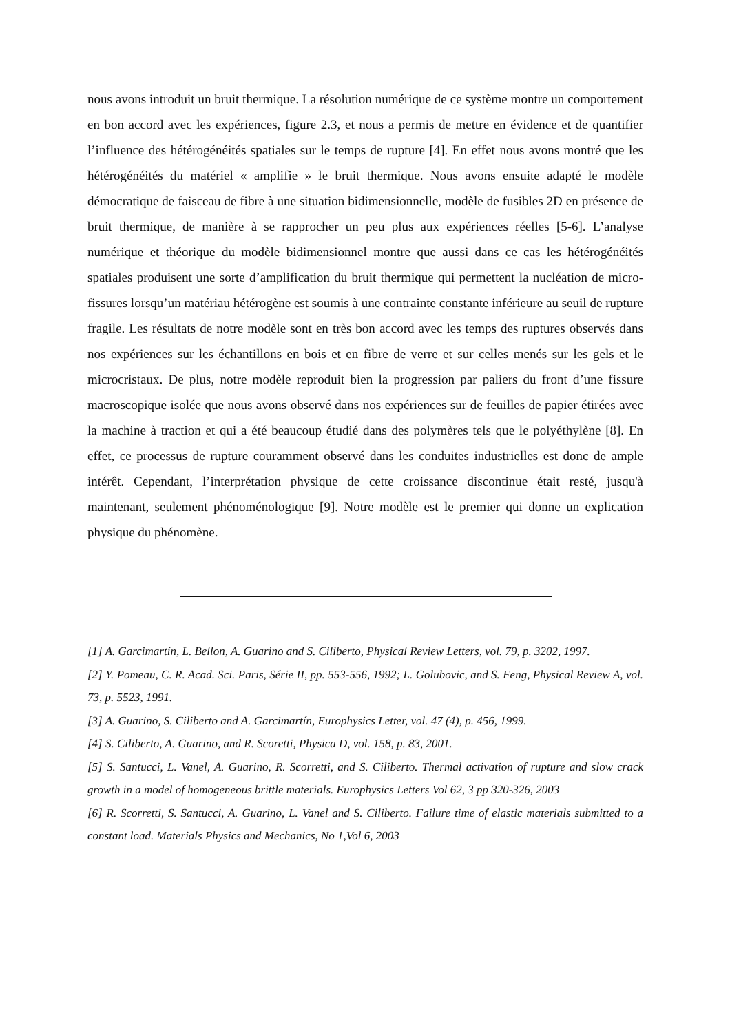nous avons introduit un bruit thermique. La résolution numérique de ce système montre un comportement en bon accord avec les expériences, figure 2.3, et nous a permis de mettre en évidence et de quantifier l’influence des hétérogénéités spatiales sur le temps de rupture [4]. En effet nous avons montré que les hétérogénéités du matériel « amplifie » le bruit thermique. Nous avons ensuite adapté le modèle démocratique de faisceau de fibre à une situation bidimensionnelle, modèle de fusibles 2D en présence de bruit thermique, de manière à se rapprocher un peu plus aux expériences réelles [5-6]. L’analyse numérique et théorique du modèle bidimensionnel montre que aussi dans ce cas les hétérogénéités spatiales produisent une sorte d’amplification du bruit thermique qui permettent la nucléation de micro-fissures lorsqu’un matériau hétérogène est soumis à une contrainte constante inférieure au seuil de rupture fragile. Les résultats de notre modèle sont en très bon accord avec les temps des ruptures observés dans nos expériences sur les échantillons en bois et en fibre de verre et sur celles menés sur les gels et le microcristaux. De plus, notre modèle reproduit bien la progression par paliers du front d’une fissure macroscopique isolée que nous avons observé dans nos expériences sur de feuilles de papier étirées avec la machine à traction et qui a été beaucoup étudié dans des polymères tels que le polyéthylène [8]. En effet, ce processus de rupture couramment observé dans les conduites industrielles est donc de ample intérêt. Cependant, l’interprétation physique de cette croissance discontinue était resté, jusqu'à maintenant, seulement phénoménologique [9]. Notre modèle est le premier qui donne un explication physique du phénomène.
[1] A. Garcimartín, L. Bellon, A. Guarino and S. Ciliberto, Physical Review Letters, vol. 79, p. 3202, 1997.
[2] Y. Pomeau, C. R. Acad. Sci. Paris, Série II, pp. 553-556, 1992; L. Golubovic, and S. Feng, Physical Review A, vol. 73, p. 5523, 1991.
[3] A. Guarino, S. Ciliberto and A. Garcimartín, Europhysics Letter, vol. 47 (4), p. 456, 1999.
[4] S. Ciliberto, A. Guarino, and R. Scoretti, Physica D, vol. 158, p. 83, 2001.
[5] S. Santucci, L. Vanel, A. Guarino, R. Scorretti, and S. Ciliberto. Thermal activation of rupture and slow crack growth in a model of homogeneous brittle materials. Europhysics Letters Vol 62, 3 pp 320-326, 2003
[6] R. Scorretti, S. Santucci, A. Guarino, L. Vanel and S. Ciliberto. Failure time of elastic materials submitted to a constant load. Materials Physics and Mechanics, No 1,Vol 6, 2003